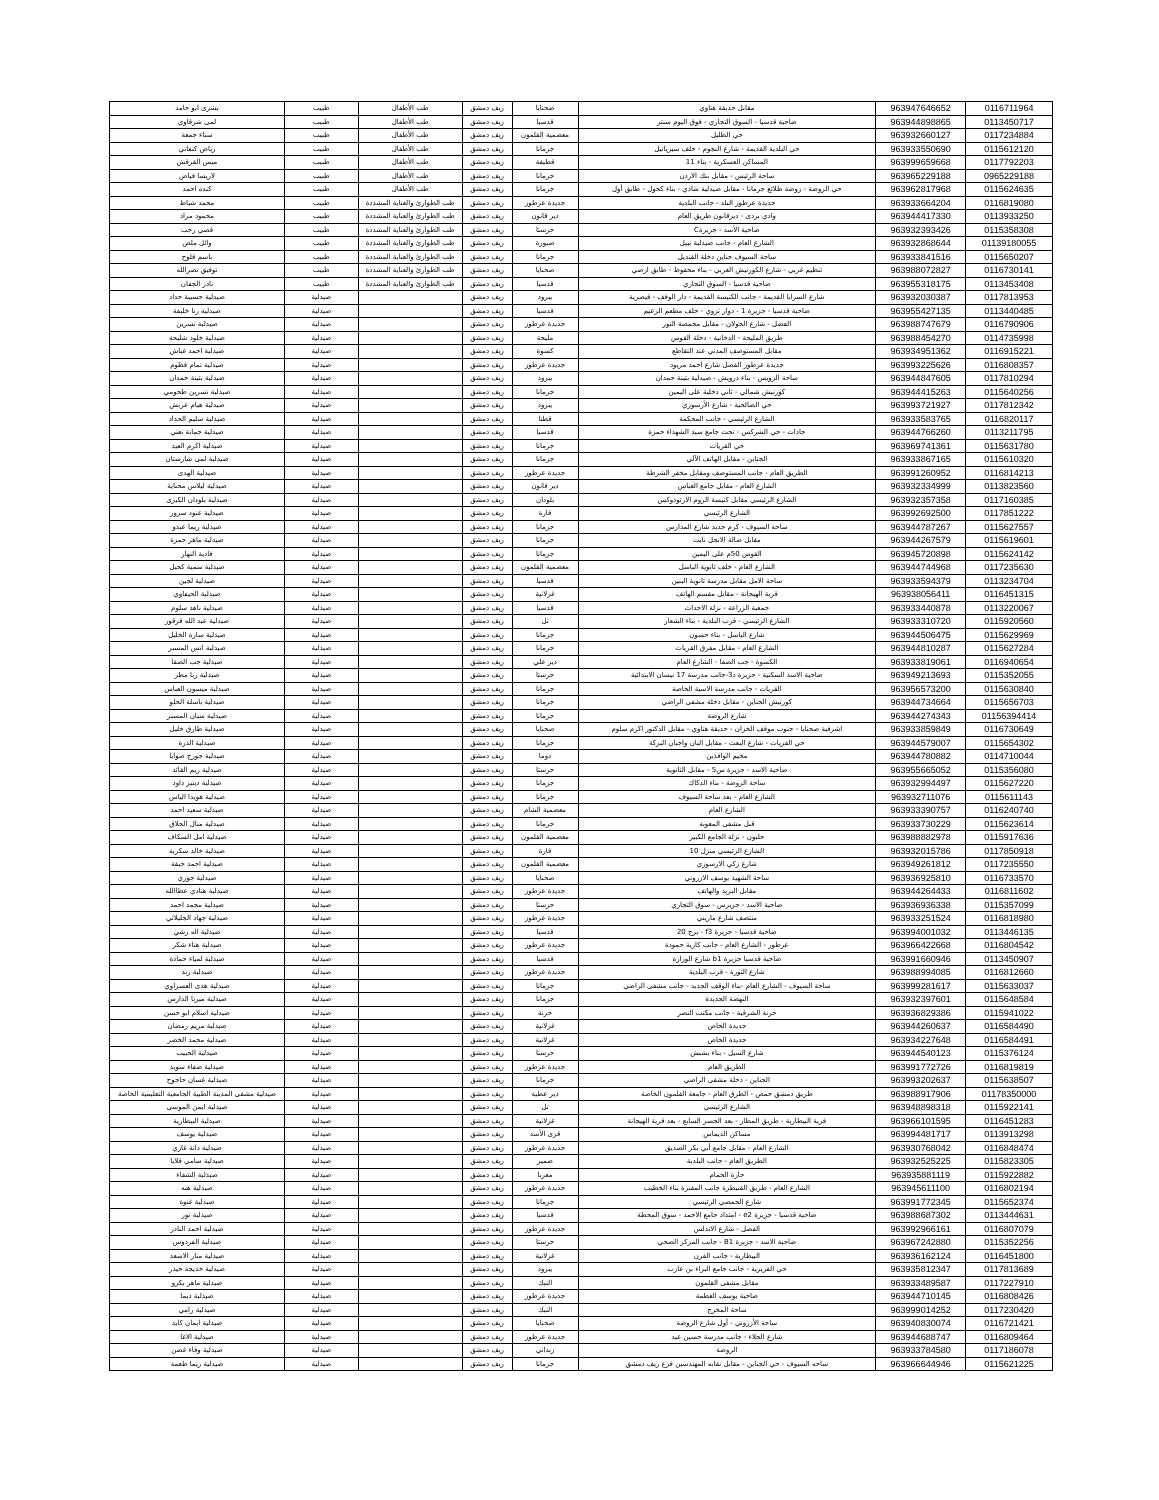| بشرى ابو حامد | طبيب | طب الأطفال | ريف دمشق | صحنايا | مقابل حديقة هناوي | 963947646652 | 0116711964 |
| لمى شرقاوي | طبيب | طب الأطفال | ريف دمشق | قدسيا | ضاحية قدسيا - السوق التجاري - فوق اليوم سنتر | 963944898865 | 0113450717 |
| سناء جمعة | طبيب | طب الأطفال | ريف دمشق | معضمية القلمون | حي الظليل | 963932660127 | 0117234884 |
| رياض كنفاني | طبيب | طب الأطفال | ريف دمشق | جرمانا | حي البلدية القديمة - شارع النجوم - خلف سيرياتيل | 963933550690 | 0115612120 |
| ميس القرقش | طبيب | طب الأطفال | ريف دمشق | قطيفة | المساكن العسكرية - بناء 11 | 963999659668 | 0117792203 |
| لاريسا فياض | طبيب | طب الأطفال | ريف دمشق | جرمانا | ساحة الرئيس - مقابل بنك الاردن | 963965229188 | 0965229188 |
| كنده احمد | طبيب | طب الأطفال | ريف دمشق | جرمانا | حي الروضة - روضة طلائع جرمانا - مقابل صيدلية شادي - بناء كحول - طابق أول | 963962817968 | 0115624635 |
| محمد شباط | طبيب | طب الطوارئ والعناية المشددة | ريف دمشق | جديدة عرطوز | جديدة عرطوز البلد - جانب البلدية | 963933664204 | 0116819080 |
| محمود مراد | طبيب | طب الطوارئ والعناية المشددة | ريف دمشق | دير قانون | وادي بردى - ديرقانون طريق العام | 963944417330 | 0113933250 |
| قصي رجب | طبيب | طب الطوارئ والعناية المشددة | ريف دمشق | حرستا | Cضاحية الأسد - جزيرة | 963932393426 | 0115358308 |
| وائل ملص | طبيب | طب الطوارئ والعناية المشددة | ريف دمشق | صبورة | الشارع العام - جانب صيدلية نبيل | 963932868644 | 01139180055 |
| باسم قلوح | طبيب | طب الطوارئ والعناية المشددة | ريف دمشق | جرمانا | ساحة السيوف جناين دخلة القنديل | 963933841516 | 0115650207 |
| توفيق نصرالله | طبيب | طب الطوارئ والعناية المشددة | ريف دمشق | صحنايا | تنظيم غربي - شارع الكورنيش الغربي - بناء محفوظ - طابق ارضي | 963988072827 | 0116730141 |
| نادر الجفان | طبيب | طب الطوارئ والعناية المشددة | ريف دمشق | قدسيا | ضاحية قدسيا - السوق التجاري | 963955318175 | 0113453408 |
| صيدلية حسيبة حداد | صيدلية | | ريف دمشق | يبرود | شارع السرايا القديمة - جانب الكنيسة القديمة - دار الوقف - قيصرية | 963932030387 | 0117813953 |
| صيدلية رنا خليفة | صيدلية | | ريف دمشق | قدسيا | ضاحية قدسيا - جزيرة 1 - دوار تروي - خلف مطعم الزعيم | 963955427135 | 0113440485 |
| صيدلية نسرين | صيدلية | | ريف دمشق | جديدة عرطوز | الفضل - شارع الجولان - مقابل محمصة النور | 963988747679 | 0116790906 |
| صيدلية خلود شليحة | صيدلية | | ريف دمشق | مليحة | طريق المليحة - الدخانية - دخلة القوس | 963988454270 | 0114735998 |
| صيدلية احمد غباش | صيدلية | | ريف دمشق | كسوة | مقابل المستوصف المدني عند التقاطع | 963934951362 | 0116915221 |
| صيدلية تمام قطوم | صيدلية | | ريف دمشق | جديدة عرطوز | جديدة عرطوز الفضل شارع احمد مريود | 963993225626 | 0116808357 |
| صيدلية بثينة حمدان | صيدلية | | ريف دمشق | يبرود | ساحة الرويس - بناء درويش - صيدلية بثينة حمدان | 963944847605 | 0117810294 |
| صيدلية نسرين طحومي | صيدلية | | ريف دمشق | جرمانا | كورنيش شمالي - ثاني دخلية على اليمين | 963944415263 | 0115640256 |
| صيدلية هيام عربش | صيدلية | | ريف دمشق | يبرود | حي الصالحية - شارع الأرسوزي | 963993721927 | 0117812342 |
| صيدلية سليم الحداد | صيدلية | | ريف دمشق | قطنا | الشارع الرئيسي - جانب المحكمة | 963933583765 | 0116820117 |
| صيدلية جمانة نعني | صيدلية | | ريف دمشق | قدسيا | جادات - حي الشركس - تحت جامع سيد الشهداء حمزة | 963944766260 | 0113211795 |
| صيدلية اكرم العيد | صيدلية | | ريف دمشق | جرمانا | حي القريات | 963969741361 | 0115631780 |
| صيدلية لمى شارستان | صيدلية | | ريف دمشق | جرمانا | الجناين - مقابل الهاتف الآلي | 963933867165 | 0115610320 |
| صيدلية الهدى | صيدلية | | ريف دمشق | جديدة عرطوز | الطريق العام - جانب المستوصف ومقابل مخفر الشرطة | 963991260952 | 0116814213 |
| صيدلية ليلاس محناية | صيدلية | | ريف دمشق | دير قانون | الشارع العام - مقابل جامع العباس | 963932334999 | 0113823560 |
| صيدلية بلودان الكبرى | صيدلية | | ريف دمشق | بلودان | الشارع الرئيسي مقابل كنيسة الروم الارثوذوكس | 963932357358 | 0117160385 |
| صيدلية عنود سرور | صيدلية | | ريف دمشق | قارة | الشارع الرئيسي | 963992692500 | 0117851222 |
| صيدلية ريما عبدو | صيدلية | | ريف دمشق | جرمانا | ساحة السيوف - كرم جديد شارع المدارس | 963944787267 | 0115627557 |
| صيدلية ماهر حمزة | صيدلية | | ريف دمشق | جرمانا | مقابل صالة الانجل نايت | 963944267579 | 0115619601 |
| فادية النهار | صيدلية | | ريف دمشق | جرمانا | القوس 50م على اليمين | 963945720898 | 0115624142 |
| صيدلية سمية كحيل | صيدلية | | ريف دمشق | معضمية القلمون | الشارع العام - خلف ثانوية الباسل | 963944744968 | 0117235630 |
| صيدلية لجين | صيدلية | | ريف دمشق | قدسيا | ساحة الامل مقابل مدرسة ثانوية البنين | 963933594379 | 0113234704 |
| صيدلية الحيفاوي | صيدلية | | ريف دمشق | غزلانية | قرية الهيجانة - مقابل مقسم الهاتف | 963938056411 | 0116451315 |
| صيدلية ناهد سلوم | صيدلية | | ريف دمشق | قدسيا | جمعية الزراعة - نزلة الاحداث | 963933440878 | 0113220067 |
| صيدلية عبد الله قرقور | صيدلية | | ريف دمشق | تل | الشارع الرئيسي - قرب البلدية - بناء الشعار | 963933310720 | 0115920560 |
| صيدلية سارة الخليل | صيدلية | | ريف دمشق | جرمانا | شارع الباسل - بناء حسون | 963944506475 | 0115629969 |
| صيدلية انس المسبر | صيدلية | | ريف دمشق | جرمانا | الشارع العام - مقابل مفرق القريات | 963944810287 | 0115627284 |
| صيدلية جب الصفا | صيدلية | | ريف دمشق | دير علي | الكسوة - جب الصفا - الشارع العام | 963933819061 | 0116940654 |
| صيدلية ربا مطر | صيدلية | | ريف دمشق | حرستا | ضاحية الاسد السكنية - جزيرة د3-جانب مدرسة 17 نيسان الابتدائية | 963949213693 | 0115352055 |
| صيدلية ميسون العباس | صيدلية | | ريف دمشق | جرمانا | القريات - جانب مدرسة الاسية الخاصة | 963956573200 | 0115630840 |
| صيدلية باسلة الحلو | صيدلية | | ريف دمشق | جرمانا | كورنيش الجناين - مقابل دخلة مشفى الراضي | 963944734664 | 0115656703 |
| صيدلية سنان المسبر | صيدلية | | ريف دمشق | جرمانا | شارع الروضة | 963944274343 | 01156394414 |
| صيدلية طارق خليل | صيدلية | | ريف دمشق | صحنايا | اشرفية صحنايا - جنوب موقف الخزان - حديقة هناوي - مقابل الدكتور اكرم سلوم | 963933859849 | 0116730649 |
| صيدلية الدرة | صيدلية | | ريف دمشق | جرمانا | حي القريات - شارع البعث - مقابل البان واجبان البركة | 963944579007 | 0115654302 |
| صيدلية جورج صوايا | صيدلية | | ريف دمشق | دوما | مخيم الوافدين | 963944780882 | 0114710044 |
| صيدلية ريم القائد | صيدلية | | ريف دمشق | حرستا | ضاحية الاسد - جزيرة س5 - مقابل الثانوية | 963955665052 | 0115356080 |
| صيدلية دينيز داود | صيدلية | | ريف دمشق | جرمانا | ساحة الروضة - بناء الدكاك | 963932994497 | 0115627220 |
| صيدلية هويدا الياس | صيدلية | | ريف دمشق | جرمانا | الشارع العام - بعد ساحة السيوف | 963932711076 | 0115611143 |
| صيدلية سعيد احمد | صيدلية | | ريف دمشق | معضمية الشام | الشارع العام | 963933390757 | 0116240740 |
| صيدلية منال الحلاق | صيدلية | | ريف دمشق | جرمانا | قبل مشفى المعونة | 963933730229 | 0115623614 |
| صيدلية امل السكاف | صيدلية | | ريف دمشق | معضمية القلمون | حلبون - نزلة الجامع الكبير | 963988882978 | 0115917636 |
| صيدلية خالد سكرية | صيدلية | | ريف دمشق | قارة | الشارع الرئيسي منزل 10 | 963932015786 | 0117850918 |
| صيدلية احمد حبقة | صيدلية | | ريف دمشق | معضمية القلمون | شارع زكي الارسوزي | 963949261812 | 0117235550 |
| صيدلية جوري | صيدلية | | ريف دمشق | صحنايا | ساحة الشهيد يوسف الازروني | 963936925810 | 0116733570 |
| صيدلية هنادي عطاالله | صيدلية | | ريف دمشق | جديدة عرطوز | مقابل البريد والهاتف | 963944264433 | 0116811602 |
| صيدلية محمد احمد | صيدلية | | ريف دمشق | حرستا | ضاحية الاسد - جزيرس - سوق التجاري | 963936936338 | 0115357099 |
| صيدلية جهاد الجليلاتي | صيدلية | | ريف دمشق | جديدة عرطوز | منتصف شارع ماريني | 963933251524 | 0116818980 |
| صيدلية اله رشي | صيدلية | | ريف دمشق | قدسيا | برج 20 - f3 ضاحية قدسيا - جزيرة | 963994001032 | 0113446135 |
| صيدلية هناء شكر | صيدلية | | ريف دمشق | جديدة عرطوز | عرطوز - الشارع العام - جانب كازية حمودة | 963966422668 | 0116804542 |
| صيدلية لمياء حمادة | صيدلية | | ريف دمشق | قدسيا | شارع الوزارة b1 ضاحية قدسيا جزيرة | 963991660946 | 0113450907 |
| صيدلية رند | صيدلية | | ريف دمشق | جديدة عرطوز | شارع الثورة - قرب البلدية | 963988994085 | 0116812660 |
| صيدلية هدى العسراوي | صيدلية | | ريف دمشق | جرمانا | ساحة السيوف - الشارع العام -بناء الوقف الجديد - جانب مشفى الراضي | 963999281617 | 0115633037 |
| صيدلية ميرنا الدارس | صيدلية | | ريف دمشق | جرمانا | النهضة الجديدة | 963932397601 | 0115648584 |
| صيدلية اسلام ابو حسن | صيدلية | | ريف دمشق | حرنة | حرنة الشرقية - جانب مكتب النصر | 963936829386 | 0115941022 |
| صيدلية مريم رمضان | صيدلية | | ريف دمشق | غزلانية | جديدة الخاص | 963944260637 | 0116584490 |
| صيدلية محمد الخضر | صيدلية | | ريف دمشق | غزلانية | جديدة الخاص | 963934227648 | 0116584491 |
| صيدلية الحبيب | صيدلية | | ريف دمشق | حرستا | شارع السيل - بناء بشبش | 963944540123 | 0115376124 |
| صيدلية صفاء سويد | صيدلية | | ريف دمشق | جديدة عرطوز | الطريق العام | 963991772726 | 0116819819 |
| صيدلية غسان حاجوج | صيدلية | | ريف دمشق | جرمانا | الجناين - دخلة مشفى الراضي | 963993202637 | 0115638507 |
| صيدلية مشفى المدينة الطبية الجامعية التعليمية الخاصة | صيدلية | | ريف دمشق | دير عطية | طريق دمشق حمص - الطرق العام - جامعة القلمون الخاصة | 963988917906 | 01178350000 |
| صيدلية ايمن الموسى | صيدلية | | ريف دمشق | تل | الشارع الرئيسي | 963948898318 | 0115922141 |
| صيدلية البيطارية | صيدلية | | ريف دمشق | غزلانية | قرية البيطارية - طريق المطار - بعد الجسر السابع - بعد قرية الهيجانة | 963966101595 | 0116451283 |
| صيدلية يوسف | صيدلية | | ريف دمشق | قرى الأسد | مساكن الديماس | 963994481717 | 0113913298 |
| صيدلية دانة غازي | صيدلية | | ريف دمشق | جديدة عرطوز | الشارع العام - مقابل جامع أبي بكر الصديق | 963930768042 | 0116848474 |
| صيدلية سامي قلايا | صيدلية | | ريف دمشق | ضمير | الطريق العام - جانب البلدية | 963932525225 | 0115823305 |
| صيدلية الشفاء | صيدلية | | ريف دمشق | معربا | حارة الحمام | 963935881119 | 0115922882 |
| صيدلية هبه | صيدلية | | ريف دمشق | جديدة عرطوز | الشارع العام - طريق القنيطرة جانب المقبرة بناء الخطيب | 963945611100 | 0116802194 |
| صيدلية غنوة | صيدلية | | ريف دمشق | جرمانا | شارع الحمصي الرئيسي | 963991772345 | 0115652374 |
| صيدلية نور | صيدلية | | ريف دمشق | قدسيا | امتداد جامع الاحمد - سوق المحطة - e2 ضاحية قدسيا - جزيرة | 963988687302 | 0113444631 |
| صيدلية احمد النادر | صيدلية | | ريف دمشق | جديدة عرطوز | الفضل - شارع الاندلس | 963992966161 | 0116807079 |
| صيدلية الفردوس | صيدلية | | ريف دمشق | حرستا | جانب المركز الصحي - B1 ضاحية الاسد - جزيرة | 963967242880 | 0115352256 |
| صيدلية منار الاسعد | صيدلية | | ريف دمشق | غزلانية | البيطارية - جانب الفرن | 963936162124 | 0116451800 |
| صيدلية خديجة حيدر | صيدلية | | ريف دمشق | يبرود | حي القريرية - جانب جامع البراء بن عازب | 963935812347 | 0117813689 |
| صيدلية ماهر بكرو | صيدلية | | ريف دمشق | النبك | مقابل مشفى القلمون | 963933489587 | 0117227910 |
| صيدلية ديما | صيدلية | | ريف دمشق | جديدة عرطوز | ضاحية يوسف العظمة | 963944710145 | 0116808426 |
| صيدلية رامي | صيدلية | | ريف دمشق | النبك | ساحة المخرج | 963999014252 | 0117230420 |
| صيدلية ايمان كايد | صيدلية | | ريف دمشق | صحنايا | ساحة الأزروني - أول شارع الروضة | 963940830074 | 0116721421 |
| صيدلية الاغا | صيدلية | | ريف دمشق | جديدة عرطوز | شارع الجلاء - جانب مدرسة حسين عيد | 963944688747 | 0116809464 |
| صيدلية وفاء غصن | صيدلية | | ريف دمشق | زبداني | الروضة | 963933784580 | 0117186078 |
| صيدلية ريما طعمة | صيدلية | | ريف دمشق | جرمانا | ساحه السيوف - حي الجناين - مقابل نقابه المهندسين فرع ريف دمشق | 963966644946 | 0115621225 |